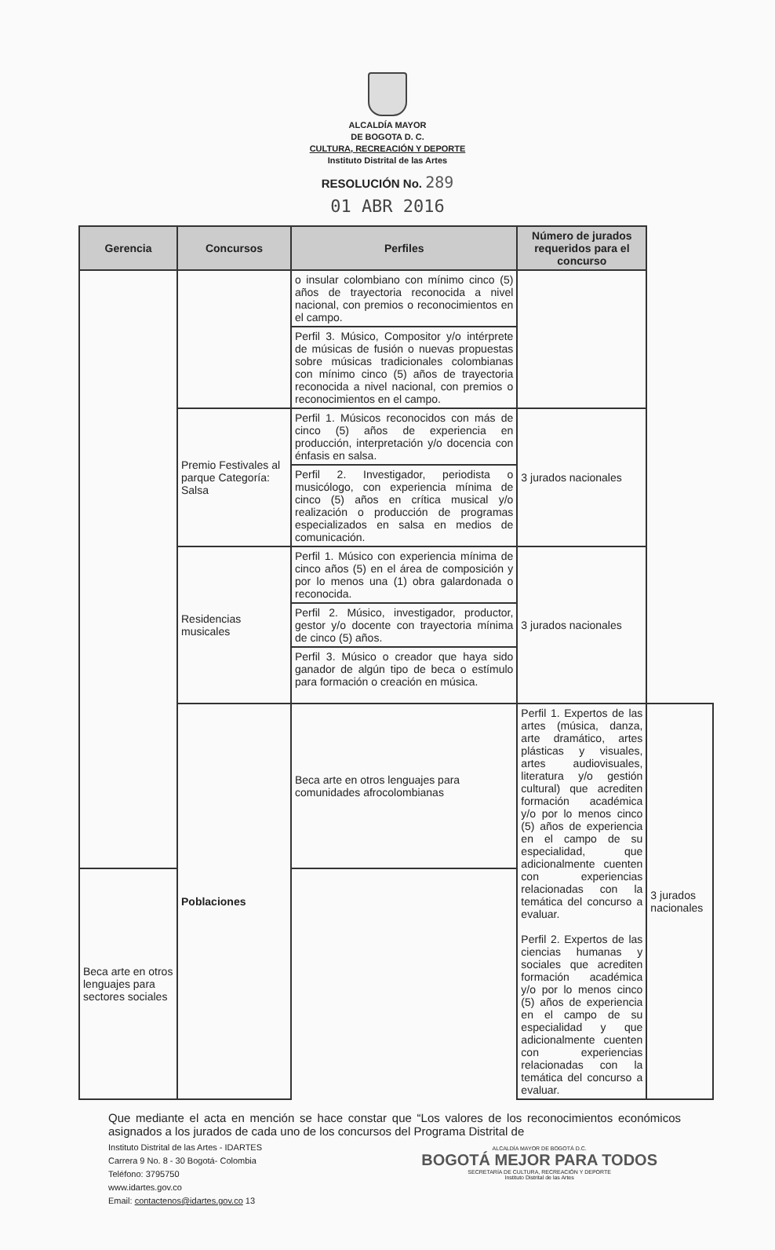ALCALDÍA MAYOR
DE BOGOTA D. C.
CULTURA, RECREACIÓN Y DEPORTE
Instituto Distrital de las Artes
RESOLUCIÓN No. 289
01 ABR 2016
| Gerencia | Concursos | Perfiles | Número de jurados requeridos para el concurso | |
| --- | --- | --- | --- | --- |
| | | o insular colombiano con mínimo cinco (5) años de trayectoria reconocida a nivel nacional, con premios o reconocimientos en el campo. | | |
| | | Perfil 3. Músico, Compositor y/o intérprete de músicas de fusión o nuevas propuestas sobre músicas tradicionales colombianas con mínimo cinco (5) años de trayectoria reconocida a nivel nacional, con premios o reconocimientos en el campo. | | |
| | Premio Festivales al parque Categoría: Salsa | Perfil 1. Músicos reconocidos con más de cinco (5) años de experiencia en producción, interpretación y/o docencia con énfasis en salsa. | 3 jurados nacionales | |
| | | Perfil 2. Investigador, periodista o musicólogo, con experiencia mínima de cinco (5) años en crítica musical y/o realización o producción de programas especializados en salsa en medios de comunicación. | | |
| | Residencias musicales | Perfil 1. Músico con experiencia mínima de cinco años (5) en el área de composición y por lo menos una (1) obra galardonada o reconocida. | 3 jurados nacionales | |
| | | Perfil 2. Músico, investigador, productor, gestor y/o docente con trayectoria mínima de cinco (5) años. | | |
| | | Perfil 3. Músico o creador que haya sido ganador de algún tipo de beca o estímulo para formación o creación en música. | | |
| | Poblaciones | Beca arte en otros lenguajes para comunidades afrocolombianas | Perfil 1. Expertos de las artes (música, danza, arte dramático, artes plásticas y visuales, artes audiovisuales, literatura y/o gestión cultural) que acrediten formación académica y/o por lo menos cinco (5) años de experiencia en el campo de su especialidad, que adicionalmente cuenten con experiencias relacionadas con la temática del concurso a evaluar. Perfil 2. Expertos de las ciencias humanas y sociales que acrediten formación académica y/o por lo menos cinco (5) años de experiencia en el campo de su especialidad y que adicionalmente cuenten con experiencias relacionadas con la temática del concurso a evaluar. | 3 jurados nacionales |
| Beca arte en otros lenguajes para sectores sociales | | | | |
Que mediante el acta en mención se hace constar que “Los valores de los reconocimientos económicos asignados a los jurados de cada uno de los concursos del Programa Distrital de
Instituto Distrital de las Artes - IDARTES
Carrera 9 No. 8 - 30 Bogotá- Colombia
Teléfono: 3795750
www.idartes.gov.co
Email: contactenos@idartes.gov.co 13
ALCALDÍA MAYOR DE BOGOTÁ D.C.
BOGOTÁ MEJOR PARA TODOS
SECRETARÍA DE CULTURA, RECREACIÓN Y DEPORTE
Instituto Distrital de las Artes